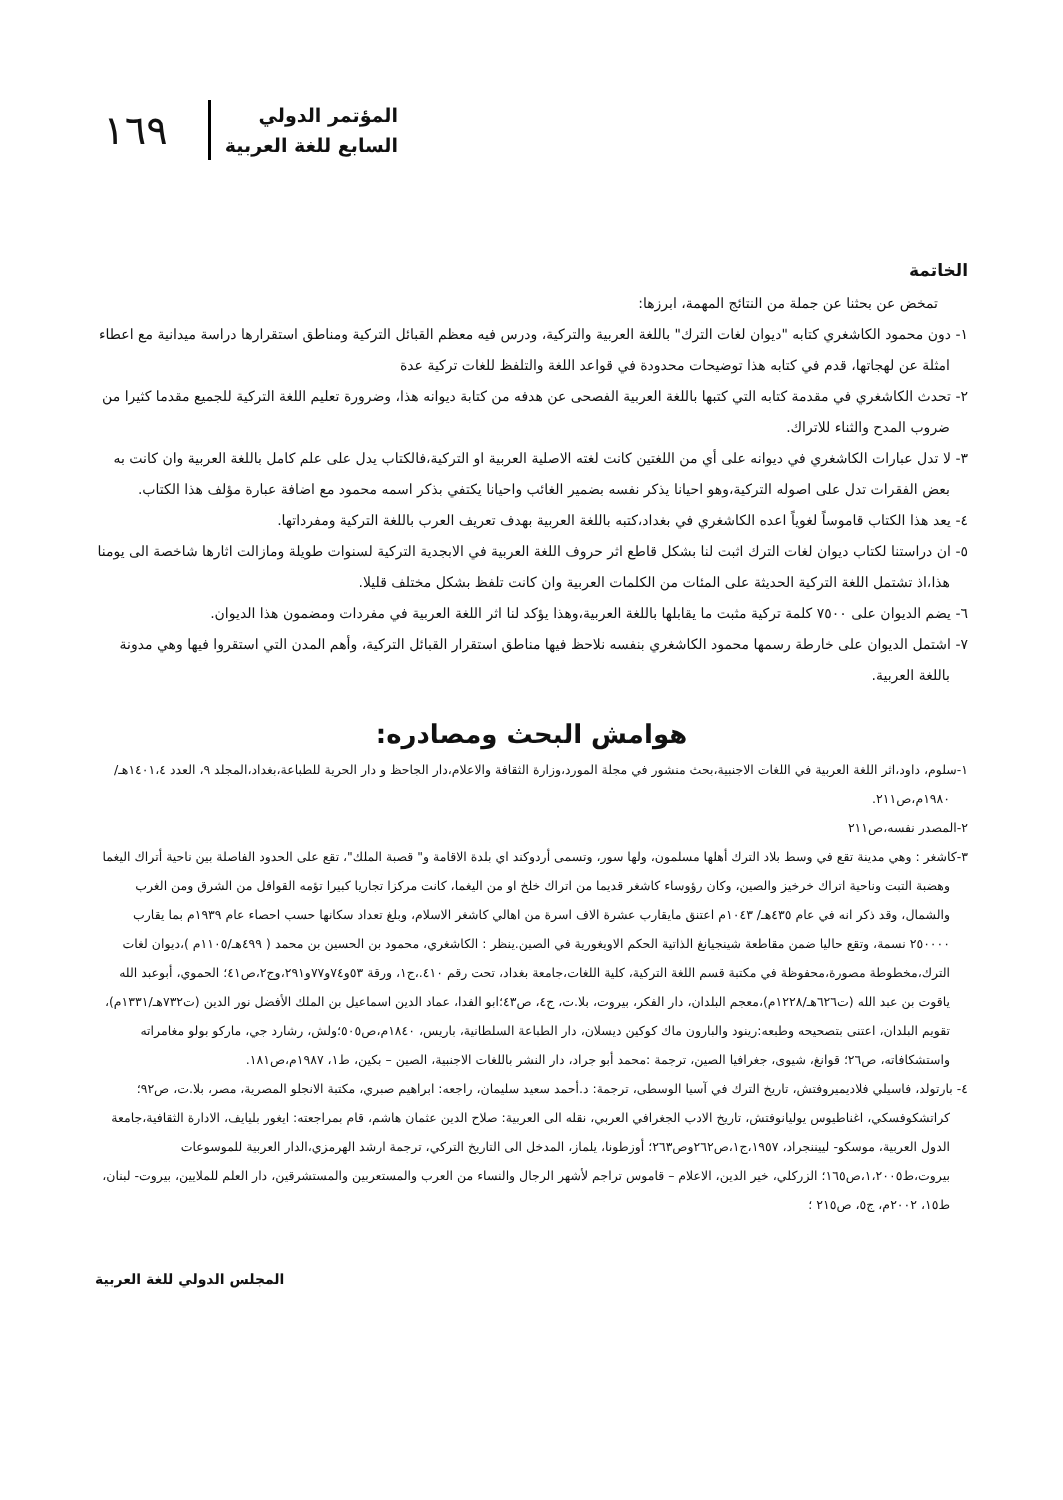١٦٩
المؤتمر الدولي
السابع للغة العربية
الخاتمة
تمخض عن بحثنا عن جملة من النتائج المهمة، ابرزها:
١- دون محمود الكاشغري كتابه "ديوان لغات الترك" باللغة العربية والتركية، ودرس فيه معظم القبائل التركية ومناطق استقرارها دراسة ميدانية مع اعطاء امثلة عن لهجاتها، قدم في كتابه هذا توضيحات محدودة في قواعد اللغة والتلفظ للغات تركية عدة
٢- تحدث الكاشغري في مقدمة كتابه التي كتبها باللغة العربية الفصحى عن هدفه من كتابة ديوانه هذا، وضرورة تعليم اللغة التركية للجميع مقدما كثيرا من ضروب المدح والثناء للاتراك.
٣- لا تدل عبارات الكاشغري في ديوانه على أي من اللغتين كانت لغته الاصلية العربية او التركية،فالكتاب يدل على علم كامل باللغة العربية وان كانت به بعض الفقرات تدل على اصوله التركية،وهو احيانا يذكر نفسه بضمير الغائب واحيانا يكتفي بذكر اسمه محمود مع اضافة عبارة مؤلف هذا الكتاب.
٤- يعد هذا الكتاب قاموساً لغوياً اعده الكاشغري في بغداد،كتبه باللغة العربية بهدف تعريف العرب باللغة التركية ومفرداتها.
٥- ان دراستنا لكتاب ديوان لغات الترك اثبت لنا بشكل قاطع اثر حروف اللغة العربية في الابجدية التركية لسنوات طويلة ومازالت اثارها شاخصة الى يومنا هذا،اذ تشتمل اللغة التركية الحديثة على المئات من الكلمات العربية وان كانت تلفظ بشكل مختلف قليلا.
٦- يضم الديوان على ٧٥٠٠ كلمة تركية مثبت ما يقابلها باللغة العربية،وهذا يؤكد لنا اثر اللغة العربية في مفردات ومضمون هذا الديوان.
٧- اشتمل الديوان على خارطة رسمها محمود الكاشغري بنفسه نلاحظ فيها مناطق استقرار القبائل التركية، وأهم المدن التي استقروا فيها وهي مدونة باللغة العربية.
هوامش البحث ومصادره:
١-سلوم، داود،اثر اللغة العربية في اللغات الاجنبية،بحث منشور في مجلة المورد،وزارة الثقافة والاعلام،دار الجاحظ و دار الحرية للطباعة،بغداد،المجلد ٩، العدد ١٤٠١،٤هـ/١٩٨٠م،ص٢١١.
٢-المصدر نفسه،ص٢١١
٣-كاشغر : وهي مدينة تقع في وسط بلاد الترك أهلها مسلمون، ولها سور، وتسمى أردوكند اي بلدة الاقامة و" قصبة الملك"، تقع على الحدود الفاصلة بين ناحية أتراك اليغما وهضبة التبت وناحية اتراك خرخيز والصين، وكان رؤوساء كاشغر قديما من اتراك خلخ او من اليغما، كانت مركزا تجاريا كبيرا تؤمه القوافل من الشرق ومن الغرب والشمال، وقد ذكر انه في عام ٤٣٥هـ/ ١٠٤٣م اعتنق مايقارب عشرة الاف اسرة من اهالي كاشغر الاسلام، وبلغ تعداد سكانها حسب احصاء عام ١٩٣٩م بما يقارب ٢٥٠٠٠٠ نسمة، وتقع حاليا ضمن مقاطعة شينجيانغ الذاتية الحكم الاويغورية في الصين.ينظر : الكاشغري، محمود بن الحسين بن محمد ( ٤٩٩هـ/١١٠٥م )،ديوان لغات الترك،مخطوطة مصورة،محفوظة في مكتبة قسم اللغة التركية، كلية اللغات،جامعة بغداد، تحت رقم ٤١٠.،ج١، ورقة ٥٣و٧٤و٧٧و٢٩١،وج٢،ص٤١؛ الحموي، أبوعبد الله ياقوت بن عبد الله (ت٦٢٦هـ/١٢٢٨م)،معجم البلدان، دار الفكر، بيروت، بلا.ت، ج٤، ص٤٣؛ابو الفدا، عماد الدين اسماعيل بن الملك الأفضل نور الدين (ت٧٣٢هـ/١٣٣١م)، تقويم البلدان، اعتنى بتصحيحه وطبعه:رينود والبارون ماك كوكين ديسلان، دار الطباعة السلطانية، باريس، ١٨٤٠م،ص٥٠٥؛ولش، رشارد جي، ماركو بولو مغامراته واستشكافاته، ص٢٦؛ قوانغ، شيوى، جغرافيا الصين، ترجمة :محمد أبو جراد، دار النشر باللغات الاجنبية، الصين – بكين، ط١، ١٩٨٧م،ص١٨١.
٤- بارتولد، فاسيلي فلاديميروفتش، تاريخ الترك في آسيا الوسطى، ترجمة: د.أحمد سعيد سليمان، راجعه: ابراهيم صبري، مكتبة الانجلو المصرية، مصر، بلا.ت، ص٩٢؛ كراتشكوفسكي، اغناطيوس يوليانوفتش، تاريخ الادب الجغرافي العربي، نقله الى العربية: صلاح الدين عثمان هاشم، قام بمراجعته: ايغور بليايف، الادارة الثقافية،جامعة الدول العربية، موسكو- لييننجراد، ١٩٥٧،ج١،ص٢٦٢وص٢٦٣؛ أوزطونا، يلماز، المدخل الى التاريخ التركي، ترجمة ارشد الهرمزي،الدار العربية للموسوعات بيروت،ط١،٢٠٠٥،ص١٦٥؛ الزركلي، خير الدين، الاعلام – قاموس تراجم لأشهر الرجال والنساء من العرب والمستعربين والمستشرقين، دار العلم للملايين، بيروت- لبنان، ط١٥، ٢٠٠٢م، ج٥، ص٢١٥ ؛
المجلس الدولي للغة العربية